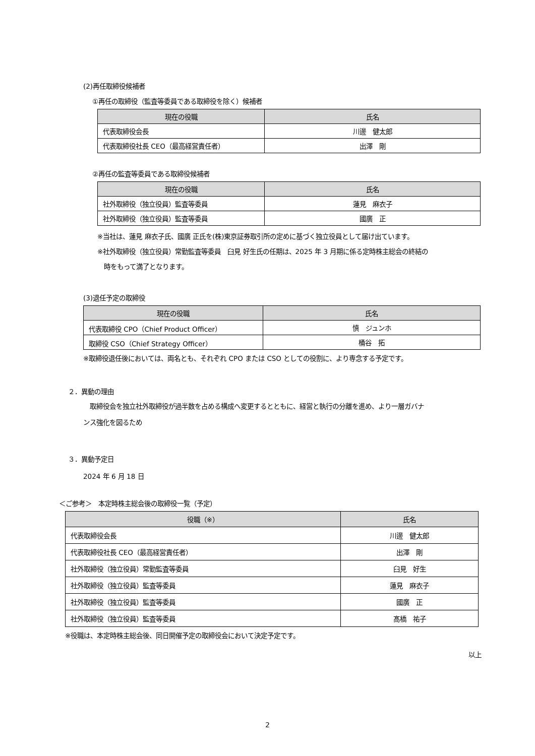(2)再任取締役候補者
①再任の取締役（監査等委員である取締役を除く）候補者
| 現在の役職 | 氏名 |
| --- | --- |
| 代表取締役会長 | 川邊 健太郎 |
| 代表取締役社長 CEO（最高経営責任者） | 出澤 剛 |
②再任の監査等委員である取締役候補者
| 現在の役職 | 氏名 |
| --- | --- |
| 社外取締役（独立役員）監査等委員 | 蓮見 麻衣子 |
| 社外取締役（独立役員）監査等委員 | 國廣 正 |
※当社は、蓮見 麻衣子氏、國廣 正氏を(株)東京証券取引所の定めに基づく独立役員として届け出ています。
※社外取締役（独立役員）常勤監査等委員　臼見 好生氏の任期は、2025 年 3 月期に係る定時株主総会の終結の
　時をもって満了となります。
(3)退任予定の取締役
| 現在の役職 | 氏名 |
| --- | --- |
| 代表取締役 CPO（Chief Product Officer） | 慎 ジュンホ |
| 取締役 CSO（Chief Strategy Officer） | 桶谷 拓 |
※取締役退任後においては、両名とも、それぞれ CPO または CSO としての役割に、より専念する予定です。
２．異動の理由
　取締役会を独立社外取締役が過半数を占める構成へ変更するとともに、経営と執行の分離を進め、より一層ガバナ
ンス強化を図るため
３．異動予定日
2024 年 6 月 18 日
＜ご参考＞　本定時株主総会後の取締役一覧（予定）
| 役職（※） | 氏名 |
| --- | --- |
| 代表取締役会長 | 川邊 健太郎 |
| 代表取締役社長 CEO（最高経営責任者） | 出澤 剛 |
| 社外取締役（独立役員）常勤監査等委員 | 臼見 好生 |
| 社外取締役（独立役員）監査等委員 | 蓮見 麻衣子 |
| 社外取締役（独立役員）監査等委員 | 國廣 正 |
| 社外取締役（独立役員）監査等委員 | 髙橋 祐子 |
※役職は、本定時株主総会後、同日開催予定の取締役会において決定予定です。
以上
2